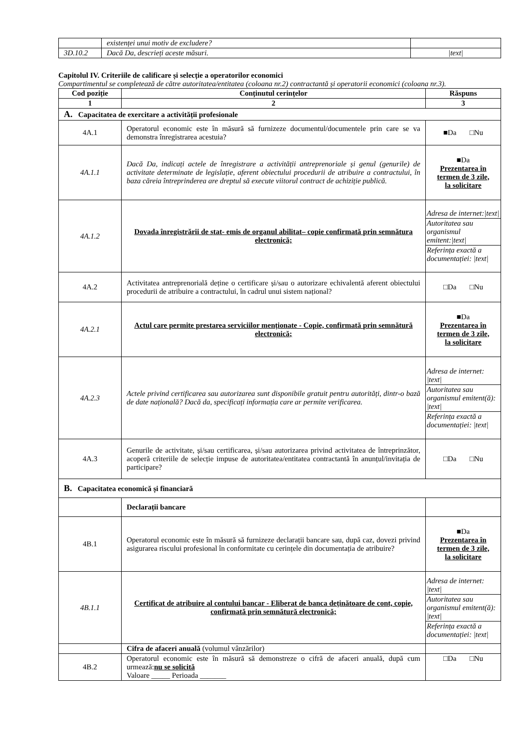| | existenței unui motiv de excludere? | |
| 3D.10.2 | Dacă Da, descrieți aceste măsuri. | /text/ |
Capitolul IV. Criteriile de calificare și selecție a operatorilor economici
Compartimentul se completează de către autoritatea/entitatea (coloana nr.2) contractantă și operatorii economici (coloana nr.3).
| Cod poziție | Conținutul cerințelor | Răspuns |
| --- | --- | --- |
| 1 | 2 | 3 |
| A. Capacitatea de exercitare a activității profesionale | | |
| 4A.1 | Operatorul economic este în măsură să furnizeze documentul/documentele prin care se va demonstra înregistrarea acestuia? | ■Da □Nu |
| 4A.1.1 | Dacă Da, indicați actele de înregistrare a activității antreprenoriale și genul (genurile) de activitate determinate de legislație, aferent obiectului procedurii de atribuire a contractului, în baza căreia întreprinderea are dreptul să execute viitorul contract de achiziție publică. | ■Da Prezentarea în termen de 3 zile, la solicitare |
| 4A.1.2 | Dovada înregistrării de stat- emis de organul abilitat– copie confirmată prin semnătura electronică; | / Adresa de internet:/text/ / / Autoritatea sau organismul emitent:/text/ / / Referința exactă a documentației: /text/ / |
| 4A.2 | Activitatea antreprenorială deține o certificare și/sau o autorizare echivalentă aferent obiectului procedurii de atribuire a contractului, în cadrul unui sistem național? | □Da □Nu |
| 4A.2.1 | Actul care permite prestarea serviciilor menționate - Copie, confirmată prin semnătură electronică; | ■Da Prezentarea în termen de 3 zile, la solicitare |
| 4A.2.3 | Actele privind certificarea sau autorizarea sunt disponibile gratuit pentru autorități, dintr-o bază de date națională? Dacă da, specificați informația care ar permite verificarea. | / Adresa de internet: /text/ / / Autoritatea sau organismul emitent(ă): /text/ / / Referința exactă a documentației: /text/ / |
| 4A.3 | Genurile de activitate, și/sau certificarea, și/sau autorizarea privind activitatea de întreprinzător, acoperă criteriile de selecție impuse de autoritatea/entitatea contractantă în anunțul/invitația de participare? | □Da □Nu |
| B. Capacitatea economică și financiară | | |
| | Declarații bancare | |
| 4B.1 | Operatorul economic este în măsură să furnizeze declarații bancare sau, după caz, dovezi privind asigurarea riscului profesional în conformitate cu cerințele din documentația de atribuire? | ■Da Prezentarea în termen de 3 zile, la solicitare |
| 4B.1.1 | Certificat de atribuire al contului bancar - Eliberat de banca deținătoare de cont, copie, confirmată prin semnătură electronică; | / Adresa de internet: /text/ / / Autoritatea sau organismul emitent(ă): /text/ / / Referința exactă a documentației: /text/ / |
| | Cifra de afaceri anuală (volumul vânzărilor) | |
| 4B.2 | Operatorul economic este în măsură să demonstreze o cifră de afaceri anuală, după cum urmează: nu se solicită Valoare _____ Perioada _______ | □Da □Nu |